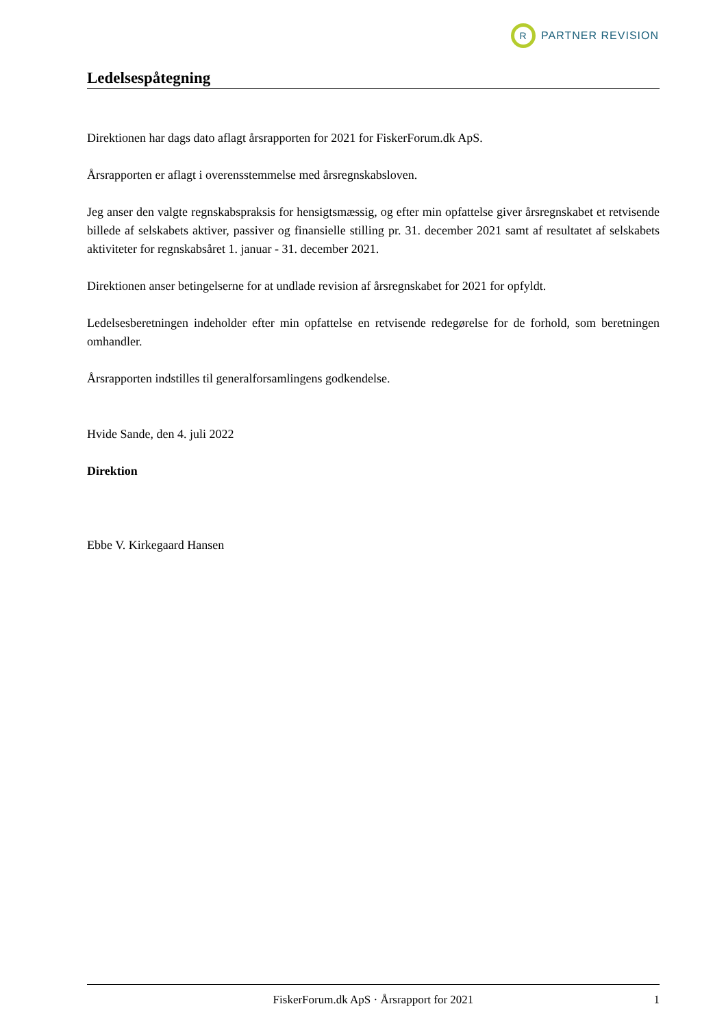R
PARTNER REVISION
Ledelsespåtegning
Direktionen har dags dato aflagt årsrapporten for 2021 for FiskerForum.dk ApS.
Årsrapporten er aflagt i overensstemmelse med årsregnskabsloven.
Jeg anser den valgte regnskabspraksis for hensigtsmæssig, og efter min opfattelse giver årsregnskabet et retvisende billede af selskabets aktiver, passiver og finansielle stilling pr. 31. december 2021 samt af resultatet af selskabets aktiviteter for regnskabsåret 1. januar - 31. december 2021.
Direktionen anser betingelserne for at undlade revision af årsregnskabet for 2021 for opfyldt.
Ledelsesberetningen indeholder efter min opfattelse en retvisende redegørelse for de forhold, som beretningen omhandler.
Årsrapporten indstilles til generalforsamlingens godkendelse.
Hvide Sande, den 4. juli 2022
Direktion
Ebbe V. Kirkegaard Hansen
FiskerForum.dk ApS · Årsrapport for 2021 1